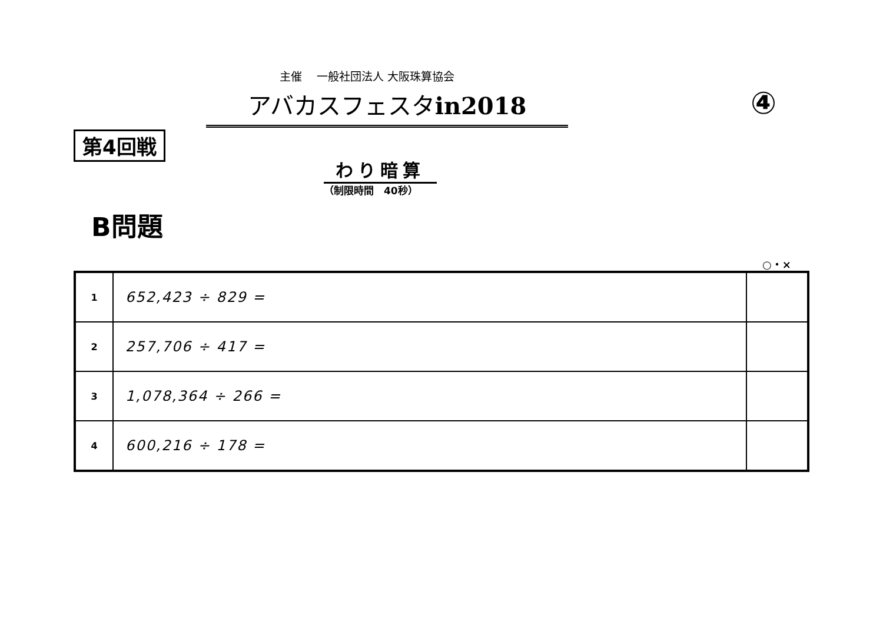主催　 一般社団法人 大阪珠算協会
アバカスフェスタin2018 ④
第4回戦
わり暗算
（制限時間　40秒）
B問題
○・×
| 1 | 652,423 ÷ 829 = | |
| 2 | 257,706 ÷ 417 = | |
| 3 | 1,078,364 ÷ 266 = | |
| 4 | 600,216 ÷ 178 = | |